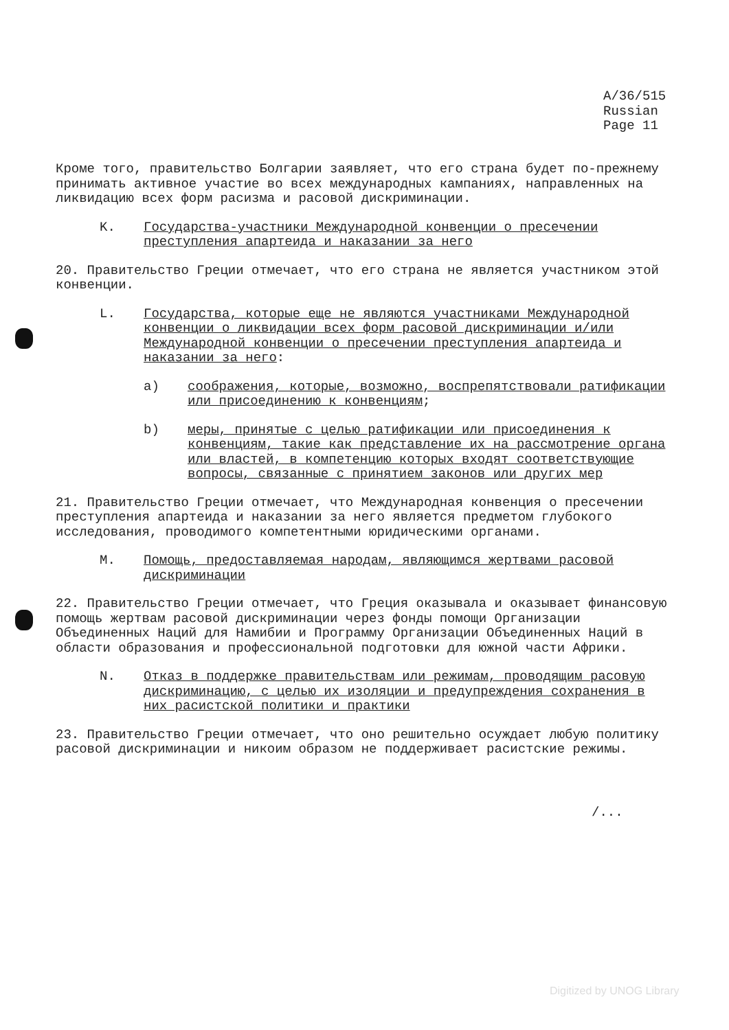A/36/515
Russian
Page 11
Кроме того, правительство Болгарии заявляет, что его страна будет по-прежнему принимать активное участие во всех международных кампаниях, направленных на ликвидацию всех форм расизма и расовой дискриминации.
K. Государства-участники Международной конвенции о пресечении преступления апартеида и наказании за него
20. Правительство Греции отмечает, что его страна не является участником этой конвенции.
L. Государства, которые еще не являются участниками Международной конвенции о ликвидации всех форм расовой дискриминации и/или Международной конвенции о пресечении преступления апартеида и наказании за него:
a) соображения, которые, возможно, воспрепятствовали ратификации или присоединению к конвенциям;
b) меры, принятые с целью ратификации или присоединения к конвенциям, такие как представление их на рассмотрение органа или властей, в компетенцию которых входят соответствующие вопросы, связанные с принятием законов или других мер
21. Правительство Греции отмечает, что Международная конвенция о пресечении преступления апартеида и наказании за него является предметом глубокого исследования, проводимого компетентными юридическими органами.
M. Помощь, предоставляемая народам, являющимся жертвами расовой дискриминации
22. Правительство Греции отмечает, что Греция оказывала и оказывает финансовую помощь жертвам расовой дискриминации через фонды помощи Организации Объединенных Наций для Намибии и Программу Организации Объединенных Наций в области образования и профессиональной подготовки для южной части Африки.
N. Отказ в поддержке правительствам или режимам, проводящим расовую дискриминацию, с целью их изоляции и предупреждения сохранения в них расистской политики и практики
23. Правительство Греции отмечает, что оно решительно осуждает любую политику расовой дискриминации и никоим образом не поддерживает расистские режимы.
/...
Digitized by UNOG Library